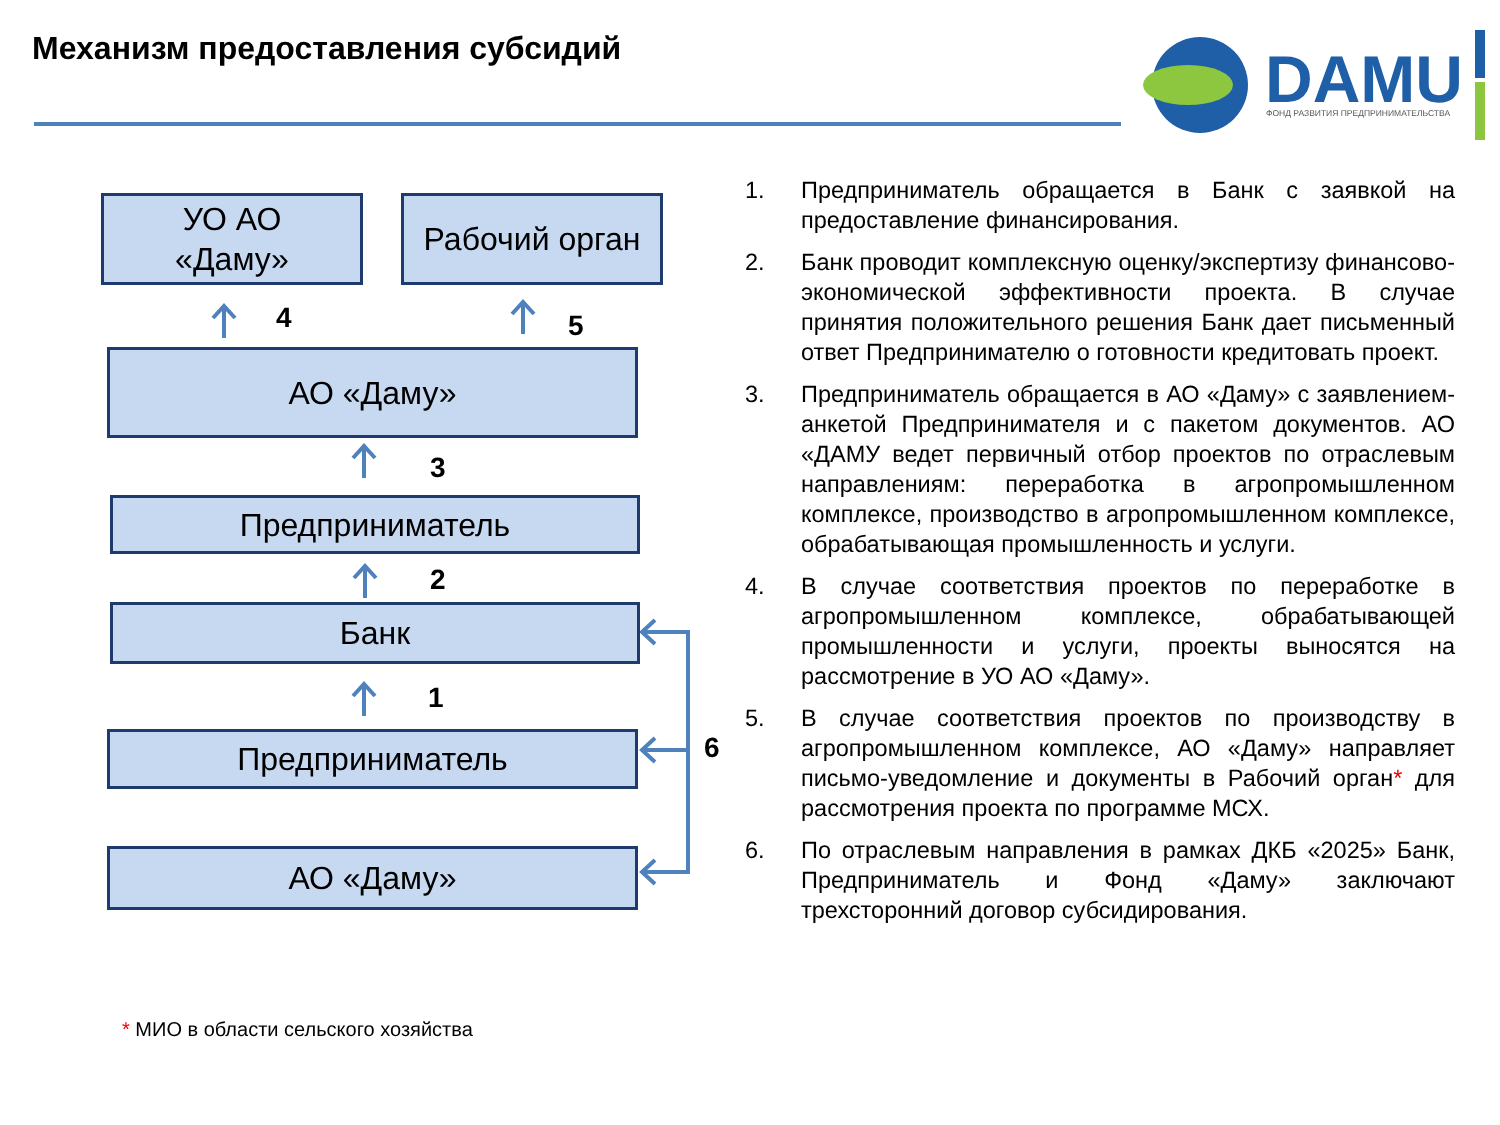Механизм предоставления субсидий
DAMU
ФОНД РАЗВИТИЯ ПРЕДПРИНИМАТЕЛЬСТВА
УО АО
«Даму»
Рабочий орган
4 5
АО «Даму»
3
Предприниматель
2
Банк
1
Предприниматель 6
АО «Даму»
1. Предприниматель обращается в Банк с заявкой на предоставление финансирования.
2. Банк проводит комплексную оценку/экспертизу финансово-экономической эффективности проекта. В случае принятия положительного решения Банк дает письменный ответ Предпринимателю о готовности кредитовать проект.
3. Предприниматель обращается в АО «Даму» с заявлением-анкетой Предпринимателя и с пакетом документов. АО «ДАМУ ведет первичный отбор проектов по отраслевым направлениям: переработка в агропромышленном комплексе, производство в агропромышленном комплексе, обрабатывающая промышленность и услуги.
4. В случае соответствия проектов по переработке в агропромышленном комплексе, обрабатывающей промышленности и услуги, проекты выносятся на рассмотрение в УО АО «Даму».
5. В случае соответствия проектов по производству в агропромышленном комплексе, АО «Даму» направляет письмо-уведомление и документы в Рабочий орган* для рассмотрения проекта по программе МСХ.
6. По отраслевым направления в рамках ДКБ «2025» Банк, Предприниматель и Фонд «Даму» заключают трехсторонний договор субсидирования.
* МИО в области сельского хозяйства